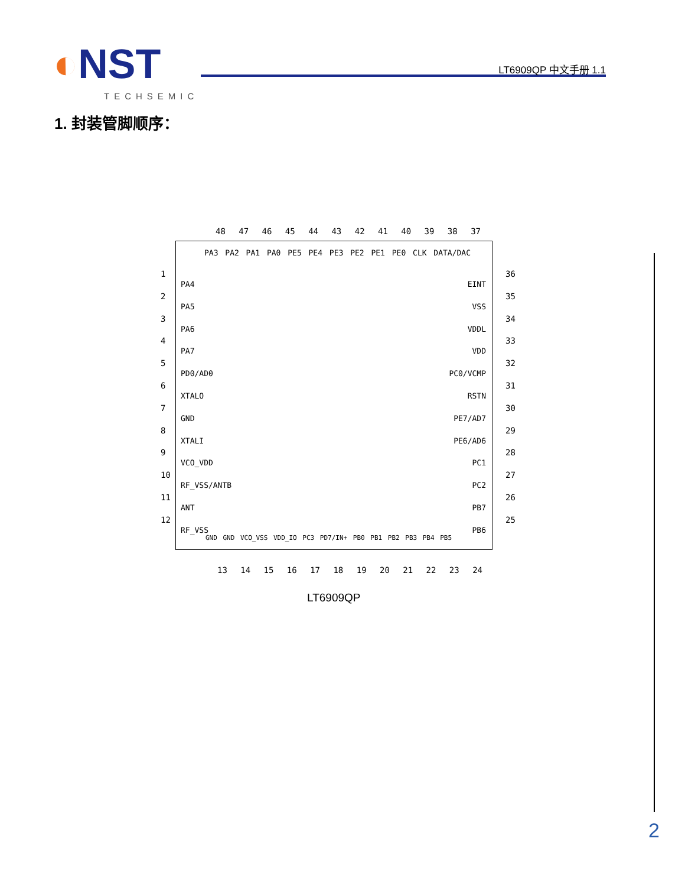◐NST
TECHSEMIC
LT6909QP 中文手册 1.1
1. 封装管脚顺序：
48 47 46 45 44 43 42 41 40 39 38 37
PA3 PA2 PA1 PA0 PE5 PE4 PE3 PE2 PE1 PE0 CLK DATA/DAC
PA4
PA5
PA6
PA7
PD0/AD0
XTALO
GND
XTALI
VCO_VDD
RF_VSS/ANTB
ANT
RF_VSS
EINT
VSS
VDDL
VDD
PC0/VCMP
RSTN
PE7/AD7
PE6/AD6
PC1
PC2
PB7
PB6
GND GND VCO_VSS VDD_IO PC3 PD7/IN+ PB0 PB1 PB2 PB3 PB4 PB5
1
2
3
4
5
6
7
8
9
10
11
12
36
35
34
33
32
31
30
29
28
27
26
25
13 14 15 16 17 18 19 20 21 22 23 24
LT6909QP
2